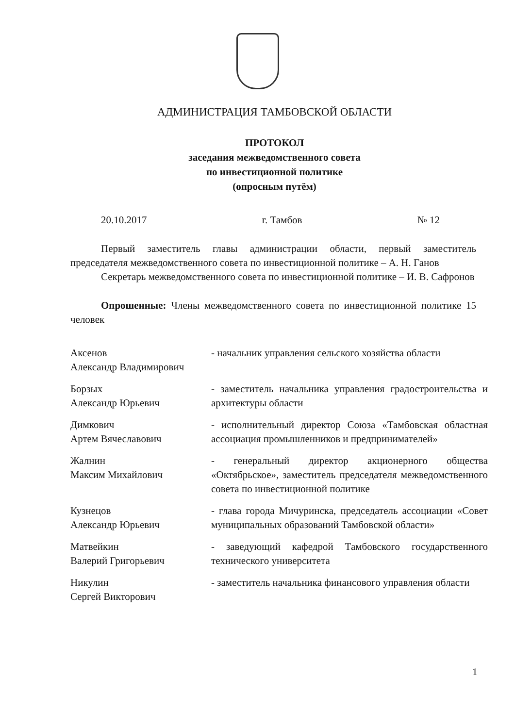АДМИНИСТРАЦИЯ ТАМБОВСКОЙ ОБЛАСТИ
ПРОТОКОЛ
заседания межведомственного совета
по инвестиционной политике
(опросным путём)
20.10.2017 г. Тамбов № 12
Первый заместитель главы администрации области, первый заместитель председателя межведомственного совета по инвестиционной политике – А. Н. Ганов
Секретарь межведомственного совета по инвестиционной политике – И. В. Сафронов
Опрошенные: Члены межведомственного совета по инвестиционной политике 15 человек
| Аксенов Александр Владимирович | - начальник управления сельского хозяйства области |
| Борзых Александр Юрьевич | - заместитель начальника управления градостроительства и архитектуры области |
| Димкович Артем Вячеславович | - исполнительный директор Союза «Тамбовская областная ассоциация промышленников и предпринимателей» |
| Жалнин Максим Михайлович | - генеральный директор акционерного общества «Октябрьское», заместитель председателя межведомственного совета по инвестиционной политике |
| Кузнецов Александр Юрьевич | - глава города Мичуринска, председатель ассоциации «Совет муниципальных образований Тамбовской области» |
| Матвейкин Валерий Григорьевич | - заведующий кафедрой Тамбовского государственного технического университета |
| Никулин Сергей Викторович | - заместитель начальника финансового управления области |
1